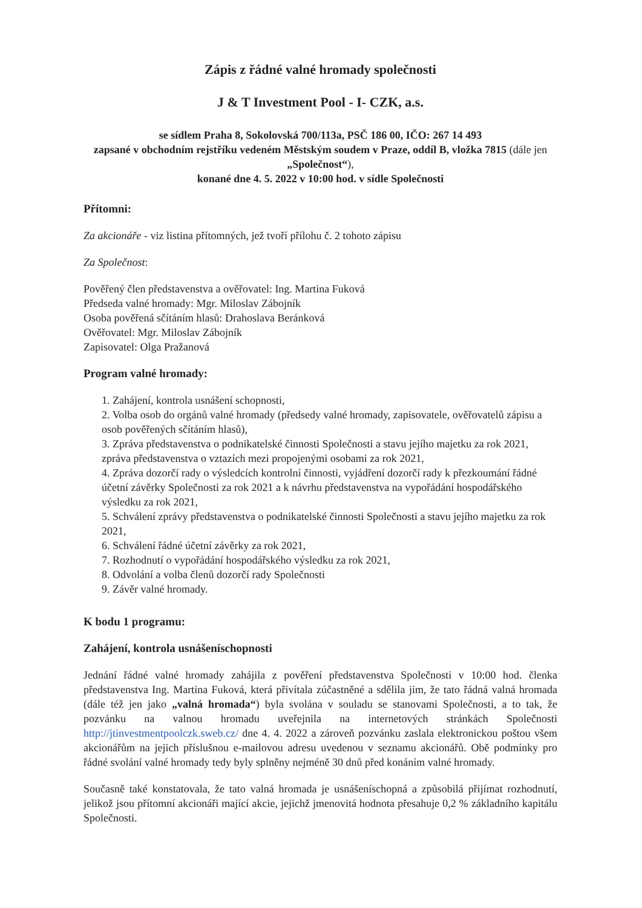Zápis z řádné valné hromady společnosti
J & T Investment Pool - I- CZK, a.s.
se sídlem Praha 8, Sokolovská 700/113a, PSČ 186 00, IČO: 267 14 493
zapsané v obchodním rejstříku vedeném Městským soudem v Praze, oddíl B, vložka 7815 (dále jen „Společnost“),
konané dne 4. 5. 2022 v 10:00 hod. v sídle Společnosti
Přítomni:
Za akcionáře - viz listina přítomných, jež tvoří přílohu č. 2 tohoto zápisu
Za Společnost:
Pověřený člen představenstva a ověřovatel: Ing. Martina Fuková
Předseda valné hromady: Mgr. Miloslav Zábojník
Osoba pověřená sčítáním hlasů: Drahoslava Beránková
Ověřovatel: Mgr. Miloslav Zábojník
Zapisovatel: Olga Pražanová
Program valné hromady:
1. Zahájení, kontrola usnášení schopnosti,
2. Volba osob do orgánů valné hromady (předsedy valné hromady, zapisovatele, ověřovatelů zápisu a osob pověřených sčítáním hlasů),
3. Zpráva představenstva o podnikatelské činnosti Společnosti a stavu jejího majetku za rok 2021, zpráva představenstva o vztazích mezi propojenými osobami za rok 2021,
4. Zpráva dozorčí rady o výsledcích kontrolní činnosti, vyjádření dozorčí rady k přezkoumání řádné účetní závěrky Společnosti za rok 2021 a k návrhu představenstva na vypořádání hospodářského výsledku za rok 2021,
5. Schválení zprávy představenstva o podnikatelské činnosti Společnosti a stavu jejího majetku za rok 2021,
6. Schválení řádné účetní závěrky za rok 2021,
7. Rozhodnutí o vypořádání hospodářského výsledku za rok 2021,
8. Odvolání a volba členů dozorčí rady Společnosti
9. Závěr valné hromady.
K bodu 1 programu:
Zahájení, kontrola usnášeníschopnosti
Jednání řádné valné hromady zahájila z pověření představenstva Společnosti v 10:00 hod. členka představenstva Ing. Martina Fuková, která přivítala zúčastněné a sdělila jim, že tato řádná valná hromada (dále též jen jako „valná hromada“) byla svolána v souladu se stanovami Společnosti, a to tak, že pozvánku na valnou hromadu uveřejnila na internetových stránkách Společnosti http://jtinvestmentpoolczk.sweb.cz/ dne 4. 4. 2022 a zároveň pozvánku zaslala elektronickou poštou všem akcionářům na jejich příslušnou e-mailovou adresu uvedenou v seznamu akcionářů. Obě podmínky pro řádné svolání valné hromady tedy byly splněny nejméně 30 dnů před konáním valné hromady.
Současně také konstatovala, že tato valná hromada je usnášeníschopná a způsobilá přijímat rozhodnutí, jelikož jsou přítomní akcionáři mající akcie, jejichž jmenovitá hodnota přesahuje 0,2 % základního kapitálu Společnosti.